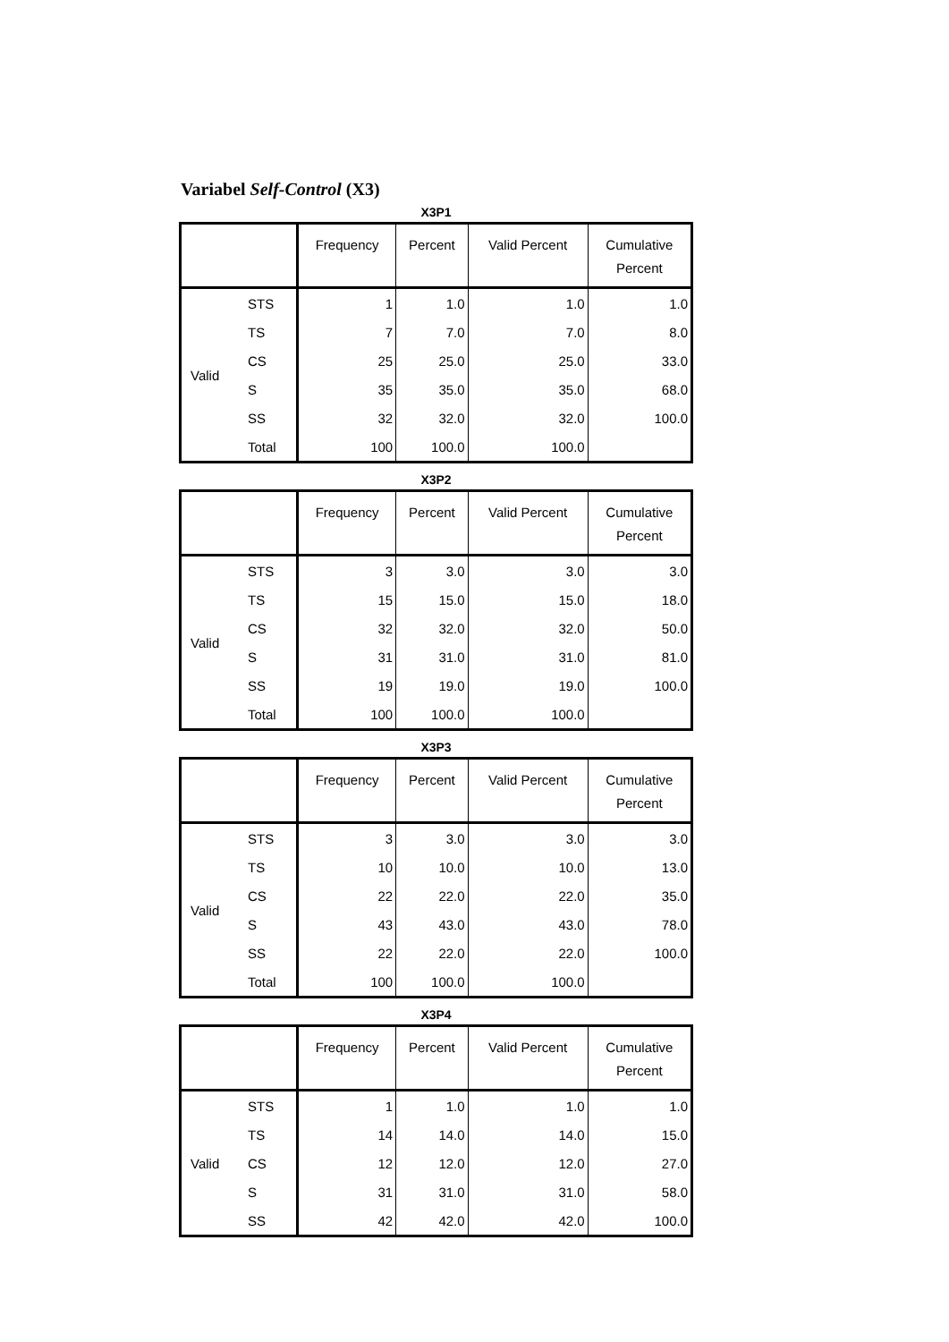Variabel Self-Control (X3)
X3P1
| | | Frequency | Percent | Valid Percent | Cumulative Percent |
| --- | --- | --- | --- | --- | --- |
| Valid | STS | 1 | 1.0 | 1.0 | 1.0 |
| | TS | 7 | 7.0 | 7.0 | 8.0 |
| | CS | 25 | 25.0 | 25.0 | 33.0 |
| | S | 35 | 35.0 | 35.0 | 68.0 |
| | SS | 32 | 32.0 | 32.0 | 100.0 |
| | Total | 100 | 100.0 | 100.0 | |
X3P2
| | | Frequency | Percent | Valid Percent | Cumulative Percent |
| --- | --- | --- | --- | --- | --- |
| Valid | STS | 3 | 3.0 | 3.0 | 3.0 |
| | TS | 15 | 15.0 | 15.0 | 18.0 |
| | CS | 32 | 32.0 | 32.0 | 50.0 |
| | S | 31 | 31.0 | 31.0 | 81.0 |
| | SS | 19 | 19.0 | 19.0 | 100.0 |
| | Total | 100 | 100.0 | 100.0 | |
X3P3
| | | Frequency | Percent | Valid Percent | Cumulative Percent |
| --- | --- | --- | --- | --- | --- |
| Valid | STS | 3 | 3.0 | 3.0 | 3.0 |
| | TS | 10 | 10.0 | 10.0 | 13.0 |
| | CS | 22 | 22.0 | 22.0 | 35.0 |
| | S | 43 | 43.0 | 43.0 | 78.0 |
| | SS | 22 | 22.0 | 22.0 | 100.0 |
| | Total | 100 | 100.0 | 100.0 | |
X3P4
| | | Frequency | Percent | Valid Percent | Cumulative Percent |
| --- | --- | --- | --- | --- | --- |
| Valid | STS | 1 | 1.0 | 1.0 | 1.0 |
| | TS | 14 | 14.0 | 14.0 | 15.0 |
| | CS | 12 | 12.0 | 12.0 | 27.0 |
| | S | 31 | 31.0 | 31.0 | 58.0 |
| | SS | 42 | 42.0 | 42.0 | 100.0 |